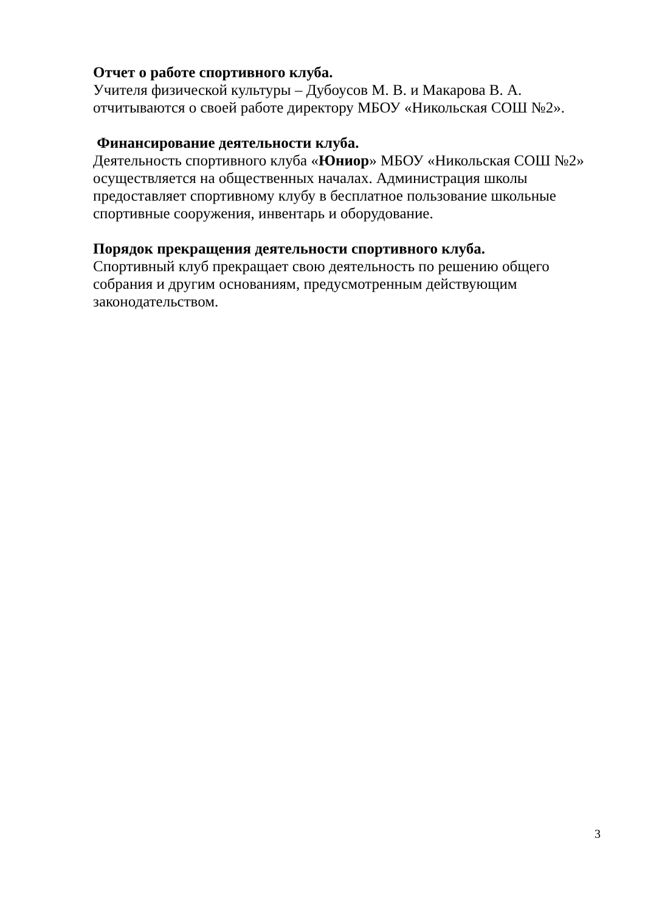Отчет о работе спортивного клуба.
Учителя физической культуры – Дубоусов М. В. и Макарова В. А. отчитываются о своей работе директору МБОУ «Никольская СОШ №2».
Финансирование деятельности клуба.
Деятельность спортивного клуба «Юниор» МБОУ «Никольская СОШ №2» осуществляется на общественных началах. Администрация школы предоставляет спортивному клубу в бесплатное пользование школьные спортивные сооружения, инвентарь и оборудование.
Порядок прекращения деятельности спортивного клуба.
Спортивный клуб прекращает свою деятельность по решению общего собрания и другим основаниям, предусмотренным действующим законодательством.
3